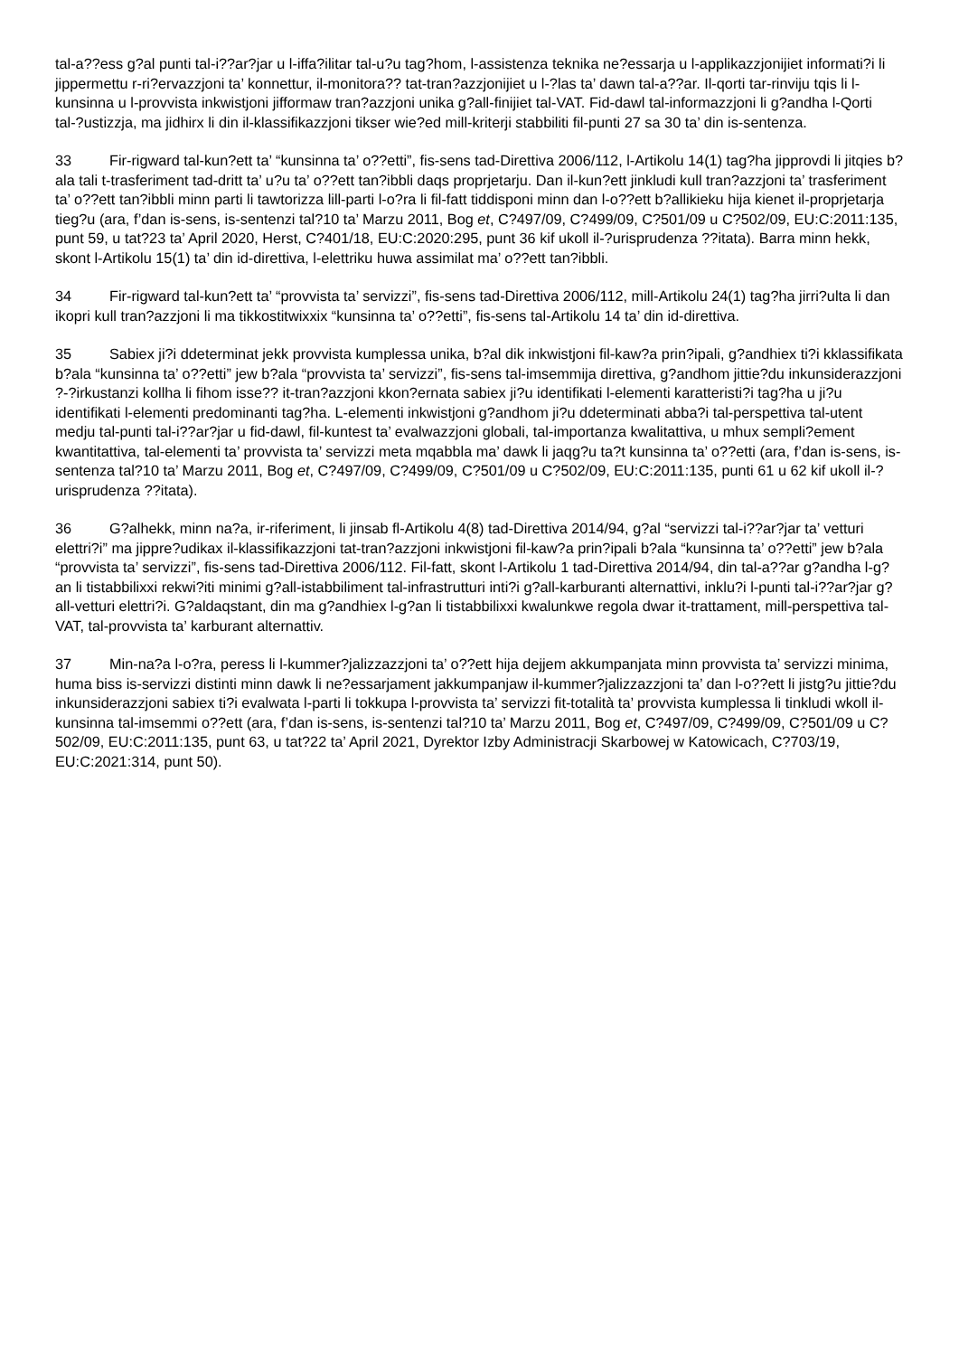tal-a??ess g?al punti tal-i??ar?jar u l-iffa?ilitar tal-u?u tag?hom, l-assistenza teknika ne?essarja u l-applikazzjonijiet informati?i li jippermettu r-ri?ervazzjoni ta’ konnettur, il-monitora?? tat-tran?azzjonijiet u l-?las ta’ dawn tal-a??ar. Il-qorti tar-rinviju tqis li l-kunsinna u l-provvista inkwistjoni jifformaw tran?azzjoni unika g?all-finijiet tal-VAT. Fid-dawl tal-informazzjoni li g?andha l-Qorti tal-?ustizzja, ma jidhirx li din il-klassifikazzjoni tikser wie?ed mill-kriterji stabbiliti fil-punti 27 sa 30 ta’ din is-sentenza.
33 Fir-rigward tal-kun?ett ta’ “kunsinna ta’ o??etti”, fis-sens tad-Direttiva 2006/112, l-Artikolu 14(1) tag?ha jipprovdi li jitqies b?ala tali t-trasferiment tad-dritt ta’ u?u ta’ o??ett tan?ibbli daqs proprjetarju. Dan il-kun?ett jinkludi kull tran?azzjoni ta’ trasferiment ta’ o??ett tan?ibbli minn parti li tawtorizza lill-parti l-o?ra li fil-fatt tiddisponi minn dan l-o??ett b?allikieku hija kienet il-proprjetarja tieg?u (ara, f’dan is-sens, is-sentenzi tal?10 ta’ Marzu 2011, Bog et, C?497/09, C?499/09, C?501/09 u C?502/09, EU:C:2011:135, punt 59, u tat?23 ta’ April 2020, Herst, C?401/18, EU:C:2020:295, punt 36 kif ukoll il-?urisprudenza ??itata). Barra minn hekk, skont l-Artikolu 15(1) ta’ din id-direttiva, l-elettriku huwa assimilat ma’ o??ett tan?ibbli.
34 Fir-rigward tal-kun?ett ta’ “provvista ta’ servizzi”, fis-sens tad-Direttiva 2006/112, mill-Artikolu 24(1) tag?ha jirri?ulta li dan ikopri kull tran?azzjoni li ma tikkostitwixxix “kunsinna ta’ o??etti”, fis-sens tal-Artikolu 14 ta’ din id-direttiva.
35 Sabiex ji?i ddeterminat jekk provvista kumplessa unika, b?al dik inkwistjoni fil-kaw?a prin?ipali, g?andhiex ti?i kklassifikata b?ala “kunsinna ta’ o??etti” jew b?ala “provvista ta’ servizzi”, fis-sens tal-imsemmija direttiva, g?andhom jittie?du inkunsiderazzjoni ?-?irkustanzi kollha li fihom isse?? it-tran?azzjoni kkon?ernata sabiex ji?u identifikati l-elementi karatteristi?i tag?ha u ji?u identifikati l-elementi predominanti tag?ha. L-elementi inkwistjoni g?andhom ji?u ddeterminati abba?i tal-perspettiva tal-utent medju tal-punti tal-i??ar?jar u fid-dawl, fil-kuntest ta’ evalwazzjoni globali, tal-importanza kwalitattiva, u mhux sempli?ement kwantitattiva, tal-elementi ta’ provvista ta’ servizzi meta mqabbla ma’ dawk li jaqg?u ta?t kunsinna ta’ o??etti (ara, f’dan is-sens, is-sentenza tal?10 ta’ Marzu 2011, Bog et, C?497/09, C?499/09, C?501/09 u C?502/09, EU:C:2011:135, punti 61 u 62 kif ukoll il-?urisprudenza ??itata).
36 G?alhekk, minn na?a, ir-riferiment, li jinsab fl-Artikolu 4(8) tad-Direttiva 2014/94, g?al “servizzi tal-i??ar?jar ta’ vetturi elettri?i” ma jippre?udikax il-klassifikazzjoni tat-tran?azzjoni inkwistjoni fil-kaw?a prin?ipali b?ala “kunsinna ta’ o??etti” jew b?ala “provvista ta’ servizzi”, fis-sens tad-Direttiva 2006/112. Fil-fatt, skont l-Artikolu 1 tad-Direttiva 2014/94, din tal-a??ar g?andha l-g?an li tistabbilixxi rekwi?iti minimi g?all-istabbiliment tal-infrastrutturi inti?i g?all-karburanti alternattivi, inklu?i l-punti tal-i??ar?jar g?all-vetturi elettri?i. G?aldaqstant, din ma g?andhiex l-g?an li tistabbilixxi kwalunkwe regola dwar it-trattament, mill-perspettiva tal-VAT, tal-provvista ta’ karburant alternattiv.
37 Min-na?a l-o?ra, peress li l-kummer?jalizzazzjoni ta’ o??ett hija dejjem akkumpanjata minn provvista ta’ servizzi minima, huma biss is-servizzi distinti minn dawk li ne?essarjament jakkumpanjaw il-kummer?jalizzazzjoni ta’ dan l-o??ett li jistg?u jittie?du inkunsiderazzjoni sabiex ti?i evalwata l-parti li tokkupa l-provvista ta’ servizzi fit-totalità ta’ provvista kumplessa li tinkludi wkoll il-kunsinna tal-imsemmi o??ett (ara, f’dan is-sens, is-sentenzi tal?10 ta’ Marzu 2011, Bog et, C?497/09, C?499/09, C?501/09 u C?502/09, EU:C:2011:135, punt 63, u tat?22 ta’ April 2021, Dyrektor Izby Administracji Skarbowej w Katowicach, C?703/19, EU:C:2021:314, punt 50).